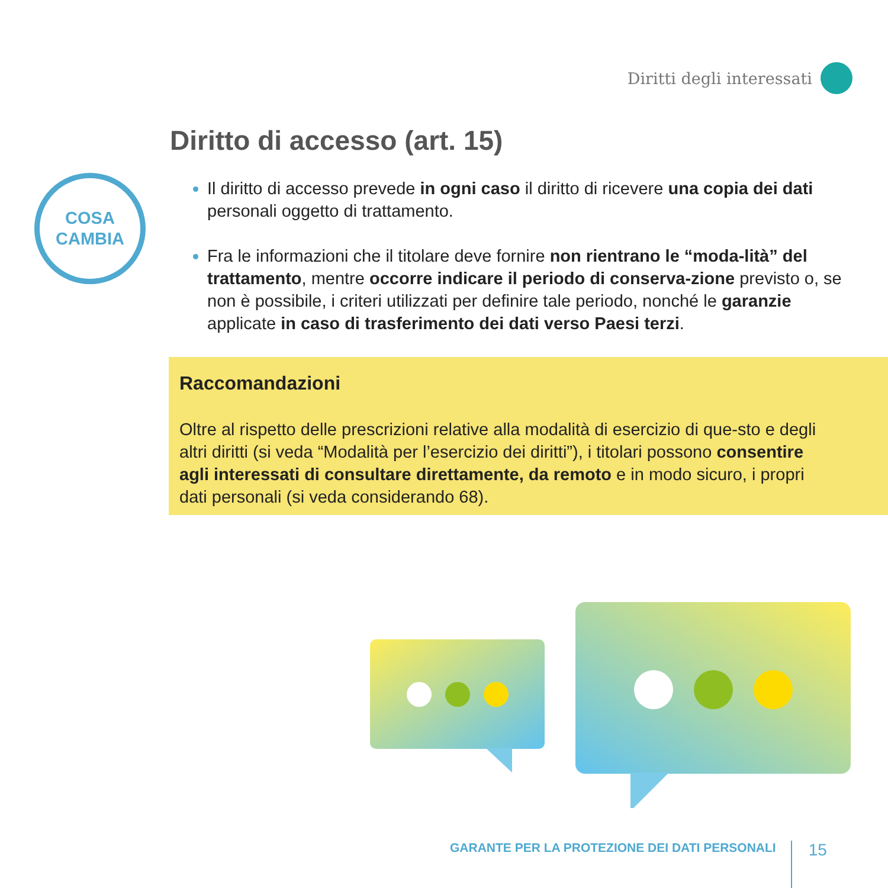Diritti degli interessati
COSA
CAMBIA
Diritto di accesso (art. 15)
Il diritto di accesso prevede in ogni caso il diritto di ricevere una copia dei dati personali oggetto di trattamento.
Fra le informazioni che il titolare deve fornire non rientrano le “moda-lità” del trattamento, mentre occorre indicare il periodo di conserva-zione previsto o, se non è possibile, i criteri utilizzati per definire tale periodo, nonché le garanzie applicate in caso di trasferimento dei dati verso Paesi terzi.
Raccomandazioni
Oltre al rispetto delle prescrizioni relative alla modalità di esercizio di que-sto e degli altri diritti (si veda “Modalità per l’esercizio dei diritti”), i titolari possono consentire agli interessati di consultare direttamente, da remoto e in modo sicuro, i propri dati personali (si veda considerando 68).
GARANTE PER LA PROTEZIONE DEI DATI PERSONALI 15